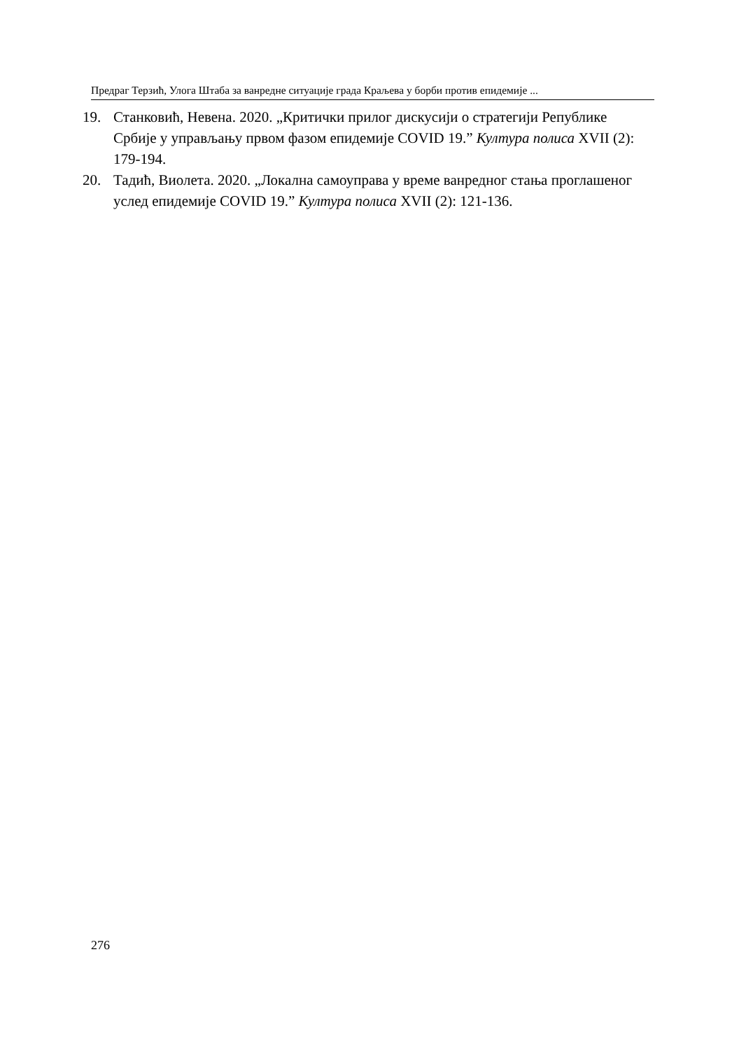Предраг Терзић, Улога Штаба за ванредне ситуације града Краљева у борби против епидемије ...
19. Станковић, Невена. 2020. „Критички прилог дискусији о стратегији Републике Србије у управљању првом фазом епидемије COVID 19.” Култура полиса XVII (2): 179-194.
20. Тадић, Виолета. 2020. „Локална самоуправа у време ванредног стања проглашеног услед епидемије COVID 19.” Култура полиса XVII (2): 121-136.
276